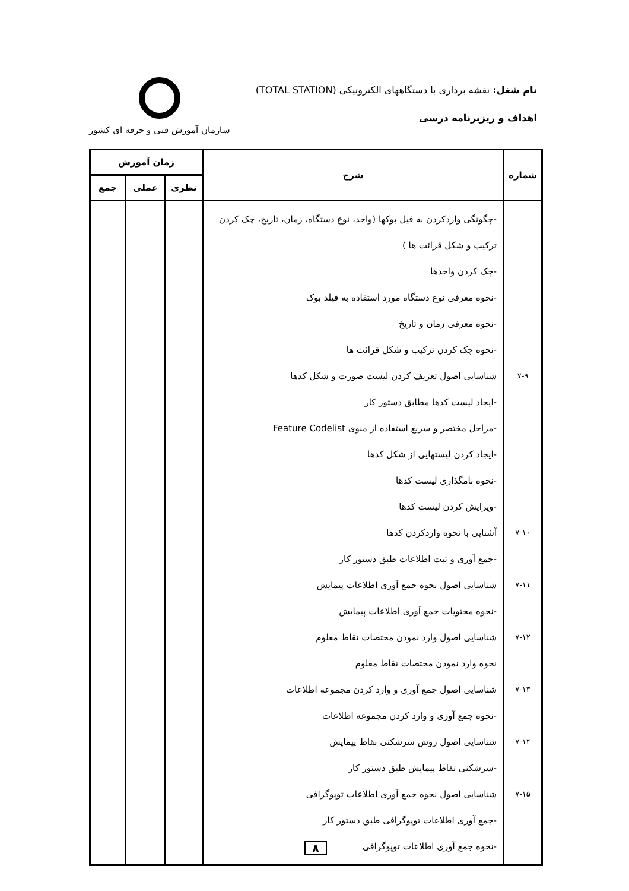نام شغل: نقشه برداری با دستگاههای الکترونیکی (TOTAL STATION)
اهداف و ریزبرنامه درسی
سازمان آموزش فنی و حرفه ای کشور
| شماره | شرح | زمان آموزش | | |
| --- | --- | --- | --- | --- |
| | | نظری | عملی | جمع |
| ۷-۹ ۷-۱۰ ۷-۱۱ ۷-۱۲ ۷-۱۳ ۷-۱۴ ۷-۱۵ | -چگونگی واردکردن به فیل بوکها (واحد، نوع دستگاه، زمان، تاریخ، چک کردن ترکیب و شکل قرائت ها ) -چک کردن واحدها -نحوه معرفی نوع دستگاه مورد استفاده به فیلد بوک -نحوه معرفی زمان و تاریخ -نحوه چک کردن ترکیب و شکل قرائت ها شناسایی اصول تعریف کردن لیست صورت و شکل کدها -ایجاد لیست کدها مطابق دستور کار -مراحل مختصر و سریع استفاده از منوی Feature Codelist -ایجاد کردن لیستهایی از شکل کدها -نحوه نامگذاری لیست کدها -ویرایش کردن لیست کدها آشنایی با نحوه واردکردن کدها -جمع آوری و ثبت اطلاعات طبق دستور کار شناسایی اصول نحوه جمع آوری اطلاعات پیمایش -نحوه محتویات جمع آوری اطلاعات پیمایش شناسایی اصول وارد نمودن مختصات نقاط معلوم نحوه وارد نمودن مختصات نقاط معلوم شناسایی اصول جمع آوری و وارد کردن مجموعه اطلاعات -نحوه جمع آوری و وارد کردن مجموعه اطلاعات شناسایی اصول روش سرشکنی نقاط پیمایش -سرشکنی نقاط پیمایش طبق دستور کار شناسایی اصول نحوه جمع آوری اطلاعات توپوگرافی -جمع آوری اطلاعات توپوگرافی طبق دستور کار -نحوه جمع آوری اطلاعات توپوگرافی | | | |
۸